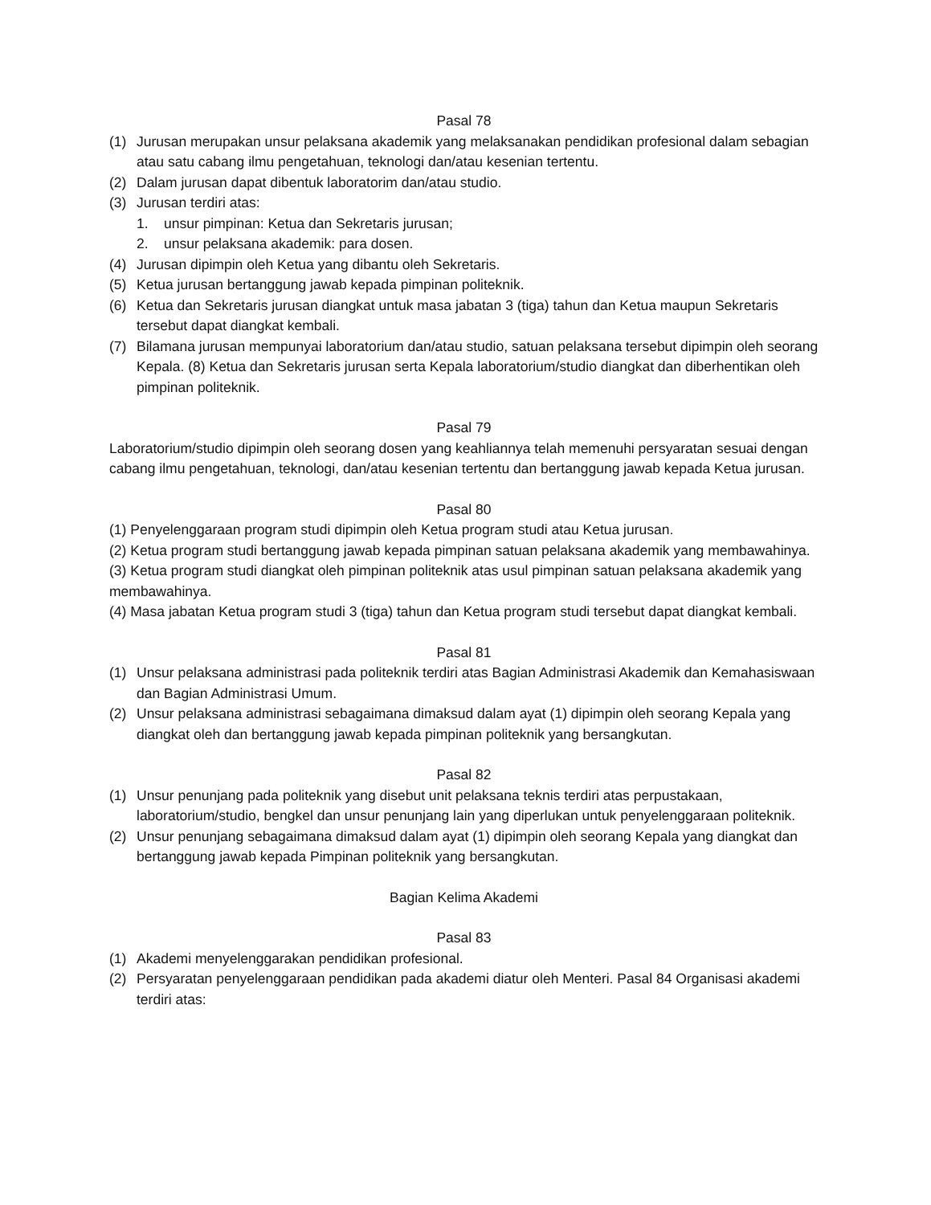Pasal 78
(1) Jurusan merupakan unsur pelaksana akademik yang melaksanakan pendidikan profesional dalam sebagian atau satu cabang ilmu pengetahuan, teknologi dan/atau kesenian tertentu.
(2) Dalam jurusan dapat dibentuk laboratorim dan/atau studio.
(3) Jurusan terdiri atas:
1. unsur pimpinan: Ketua dan Sekretaris jurusan;
2. unsur pelaksana akademik: para dosen.
(4) Jurusan dipimpin oleh Ketua yang dibantu oleh Sekretaris.
(5) Ketua jurusan bertanggung jawab kepada pimpinan politeknik.
(6) Ketua dan Sekretaris jurusan diangkat untuk masa jabatan 3 (tiga) tahun dan Ketua maupun Sekretaris tersebut dapat diangkat kembali.
(7) Bilamana jurusan mempunyai laboratorium dan/atau studio, satuan pelaksana tersebut dipimpin oleh seorang Kepala. (8) Ketua dan Sekretaris jurusan serta Kepala laboratorium/studio diangkat dan diberhentikan oleh pimpinan politeknik.
Pasal 79
Laboratorium/studio dipimpin oleh seorang dosen yang keahliannya telah memenuhi persyaratan sesuai dengan cabang ilmu pengetahuan, teknologi, dan/atau kesenian tertentu dan bertanggung jawab kepada Ketua jurusan.
Pasal 80
(1) Penyelenggaraan program studi dipimpin oleh Ketua program studi atau Ketua jurusan.
(2) Ketua program studi bertanggung jawab kepada pimpinan satuan pelaksana akademik yang membawahinya.
(3) Ketua program studi diangkat oleh pimpinan politeknik atas usul pimpinan satuan pelaksana akademik yang membawahinya.
(4) Masa jabatan Ketua program studi 3 (tiga) tahun dan Ketua program studi tersebut dapat diangkat kembali.
Pasal 81
(1) Unsur pelaksana administrasi pada politeknik terdiri atas Bagian Administrasi Akademik dan Kemahasiswaan dan Bagian Administrasi Umum.
(2) Unsur pelaksana administrasi sebagaimana dimaksud dalam ayat (1) dipimpin oleh seorang Kepala yang diangkat oleh dan bertanggung jawab kepada pimpinan politeknik yang bersangkutan.
Pasal 82
(1) Unsur penunjang pada politeknik yang disebut unit pelaksana teknis terdiri atas perpustakaan, laboratorium/studio, bengkel dan unsur penunjang lain yang diperlukan untuk penyelenggaraan politeknik.
(2) Unsur penunjang sebagaimana dimaksud dalam ayat (1) dipimpin oleh seorang Kepala yang diangkat dan bertanggung jawab kepada Pimpinan politeknik yang bersangkutan.
Bagian Kelima Akademi
Pasal 83
(1) Akademi menyelenggarakan pendidikan profesional.
(2) Persyaratan penyelenggaraan pendidikan pada akademi diatur oleh Menteri. Pasal 84 Organisasi akademi terdiri atas: